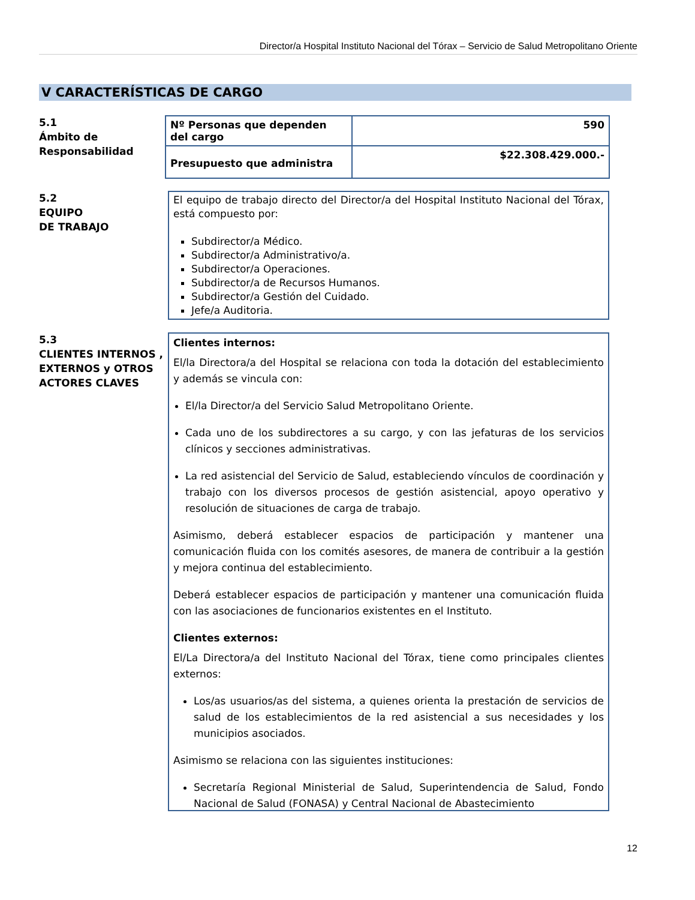Director/a Hospital Instituto Nacional del Tórax – Servicio de Salud Metropolitano Oriente
V CARACTERÍSTICAS DE CARGO
5.1
Ámbito de
Responsabilidad
| Nº Personas que dependen del cargo | 590 |
| Presupuesto que administra | $22.308.429.000.- |
5.2
EQUIPO
DE TRABAJO
El equipo de trabajo directo del Director/a del Hospital Instituto Nacional del Tórax, está compuesto por:
Subdirector/a Médico.
Subdirector/a Administrativo/a.
Subdirector/a Operaciones.
Subdirector/a de Recursos Humanos.
Subdirector/a Gestión del Cuidado.
Jefe/a Auditoria.
5.3
CLIENTES INTERNOS ,
EXTERNOS y OTROS
ACTORES CLAVES
Clientes internos:
El/la Directora/a del Hospital se relaciona con toda la dotación del establecimiento y además se vincula con:
El/la Director/a del Servicio Salud Metropolitano Oriente.
Cada uno de los subdirectores a su cargo, y con las jefaturas de los servicios clínicos y secciones administrativas.
La red asistencial del Servicio de Salud, estableciendo vínculos de coordinación y trabajo con los diversos procesos de gestión asistencial, apoyo operativo y resolución de situaciones de carga de trabajo.
Asimismo, deberá establecer espacios de participación y mantener una comunicación fluida con los comités asesores, de manera de contribuir a la gestión y mejora continua del establecimiento.
Deberá establecer espacios de participación y mantener una comunicación fluida con las asociaciones de funcionarios existentes en el Instituto.
Clientes externos:
El/La Directora/a del Instituto Nacional del Tórax, tiene como principales clientes externos:
Los/as usuarios/as del sistema, a quienes orienta la prestación de servicios de salud de los establecimientos de la red asistencial a sus necesidades y los municipios asociados.
Asimismo se relaciona con las siguientes instituciones:
Secretaría Regional Ministerial de Salud, Superintendencia de Salud, Fondo Nacional de Salud (FONASA) y Central Nacional de Abastecimiento
12